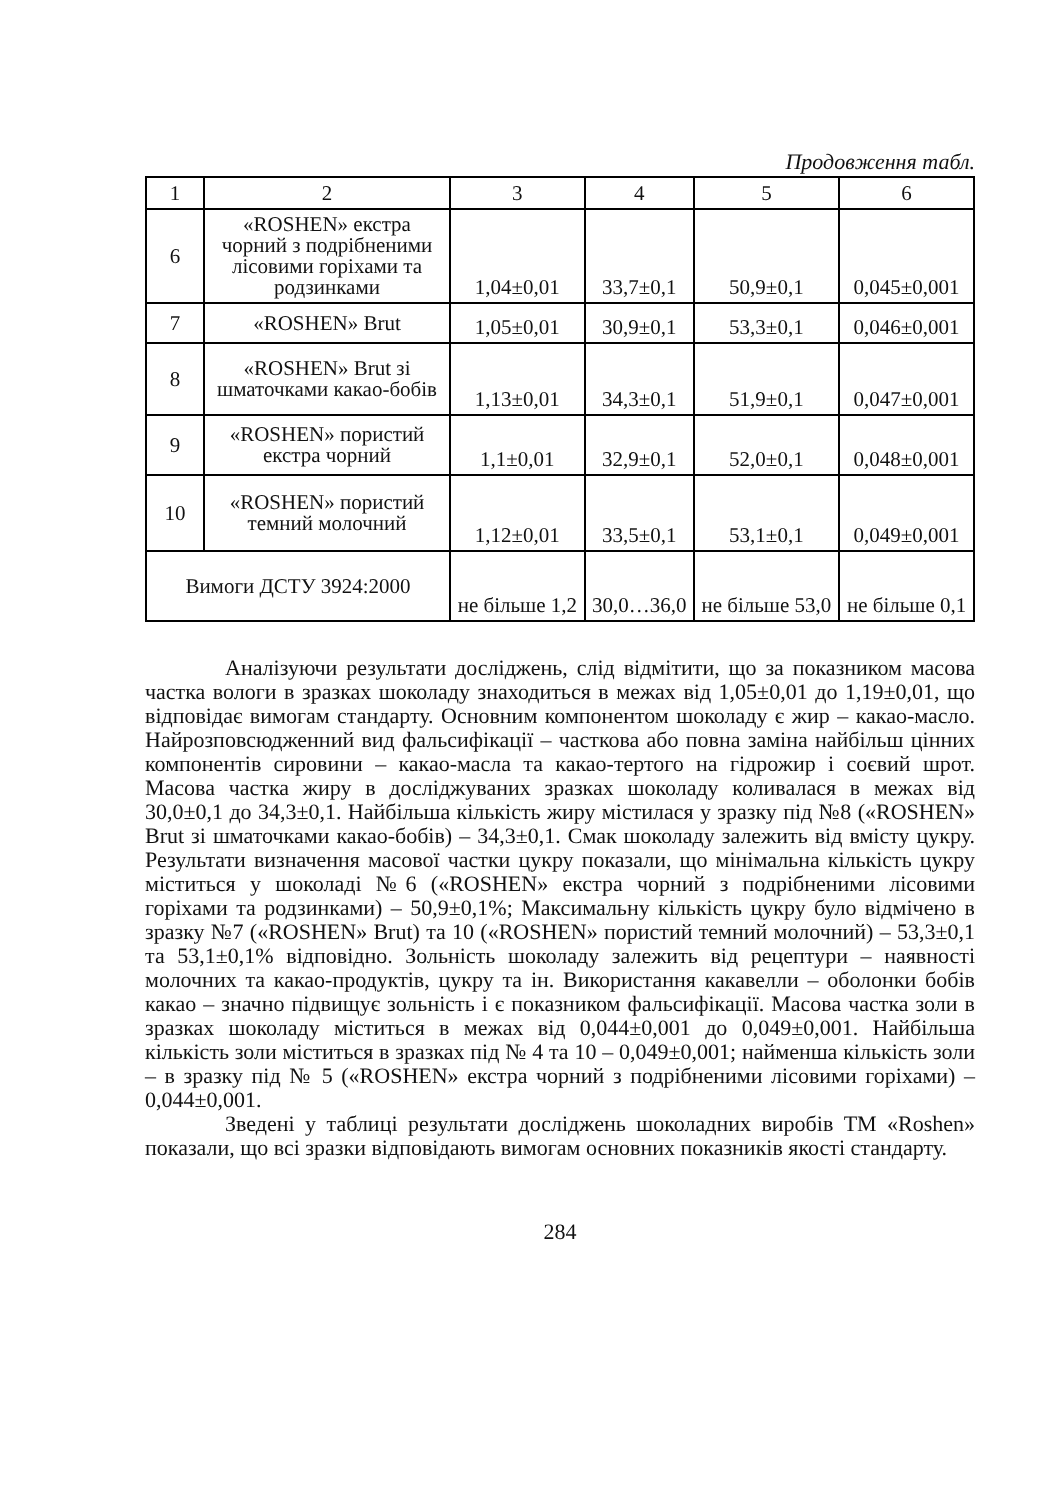Продовження табл.
| 1 | 2 | 3 | 4 | 5 | 6 |
| --- | --- | --- | --- | --- | --- |
| 6 | «ROSHEN» екстра чорний з подрібненими лісовими горіхами та родзинками | 1,04±0,01 | 33,7±0,1 | 50,9±0,1 | 0,045±0,001 |
| 7 | «ROSHEN» Brut | 1,05±0,01 | 30,9±0,1 | 53,3±0,1 | 0,046±0,001 |
| 8 | «ROSHEN» Brut зі шматочками какао-бобів | 1,13±0,01 | 34,3±0,1 | 51,9±0,1 | 0,047±0,001 |
| 9 | «ROSHEN» пористий екстра чорний | 1,1±0,01 | 32,9±0,1 | 52,0±0,1 | 0,048±0,001 |
| 10 | «ROSHEN» пористий темний молочний | 1,12±0,01 | 33,5±0,1 | 53,1±0,1 | 0,049±0,001 |
| Вимоги ДСТУ 3924:2000 | | не більше 1,2 | 30,0…36,0 | не більше 53,0 | не більше 0,1 |
Аналізуючи результати досліджень, слід відмітити, що за показником масова частка вологи в зразках шоколаду знаходиться в межах від 1,05±0,01 до 1,19±0,01, що відповідає вимогам стандарту. Основним компонентом шоколаду є жир – какао-масло. Найрозповсюдженний вид фальсифікації – часткова або повна заміна найбільш цінних компонентів сировини – какао-масла та какао-тертого на гідрожир і соєвий шрот. Масова частка жиру в досліджуваних зразках шоколаду коливалася в межах від 30,0±0,1 до 34,3±0,1. Найбільша кількість жиру містилася у зразку під №8 («ROSHEN» Brut зі шматочками какао-бобів) – 34,3±0,1. Смак шоколаду залежить від вмісту цукру. Результати визначення масової частки цукру показали, що мінімальна кількість цукру міститься у шоколаді №6 («ROSHEN» екстра чорний з подрібненими лісовими горіхами та родзинками) – 50,9±0,1%; Максимальну кількість цукру було відмічено в зразку №7 («ROSHEN» Brut) та 10 («ROSHEN» пористий темний молочний) – 53,3±0,1 та 53,1±0,1% відповідно. Зольність шоколаду залежить від рецептури – наявності молочних та какао-продуктів, цукру та ін. Використання какавелли – оболонки бобів какао – значно підвищує зольність і є показником фальсифікації. Масова частка золи в зразках шоколаду міститься в межах від 0,044±0,001 до 0,049±0,001. Найбільша кількість золи міститься в зразках під № 4 та 10 – 0,049±0,001; найменша кількість золи – в зразку під № 5 («ROSHEN» екстра чорний з подрібненими лісовими горіхами) – 0,044±0,001.
Зведені у таблиці результати досліджень шоколадних виробів ТМ «Roshen» показали, що всі зразки відповідають вимогам основних показників якості стандарту.
284